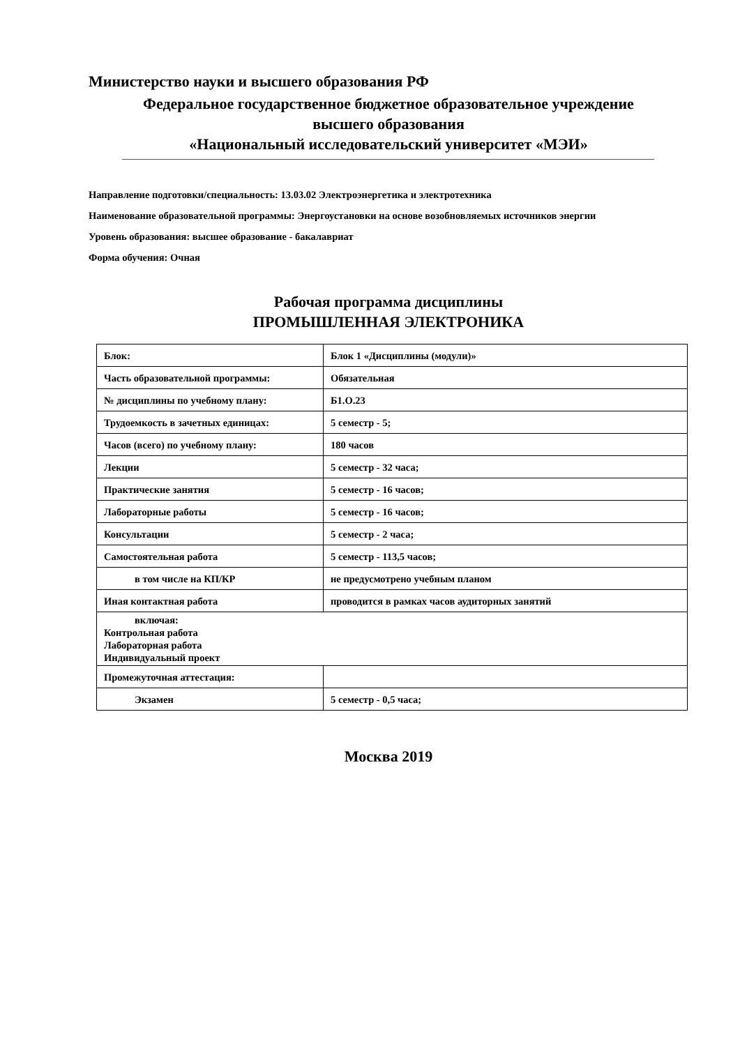Министерство науки и высшего образования РФ
Федеральное государственное бюджетное образовательное учреждение
высшего образования
«Национальный исследовательский университет «МЭИ»
Направление подготовки/специальность: 13.03.02 Электроэнергетика и электротехника
Наименование образовательной программы: Энергоустановки на основе возобновляемых источников энергии
Уровень образования: высшее образование - бакалавриат
Форма обучения: Очная
Рабочая программа дисциплины
ПРОМЫШЛЕННАЯ ЭЛЕКТРОНИКА
| Блок: | Блок 1 «Дисциплины (модули)» |
| Часть образовательной программы: | Обязательная |
| № дисциплины по учебному плану: | Б1.О.23 |
| Трудоемкость в зачетных единицах: | 5 семестр - 5; |
| Часов (всего) по учебному плану: | 180 часов |
| Лекции | 5 семестр - 32 часа; |
| Практические занятия | 5 семестр - 16 часов; |
| Лабораторные работы | 5 семестр - 16 часов; |
| Консультации | 5 семестр - 2 часа; |
| Самостоятельная работа | 5 семестр - 113,5 часов; |
| в том числе на КП/КР | не предусмотрено учебным планом |
| Иная контактная работа | проводится в рамках часов аудиторных занятий |
| включая: Контрольная работа Лабораторная работа Индивидуальный проект | |
| Промежуточная аттестация: | |
| Экзамен | 5 семестр - 0,5 часа; |
Москва 2019